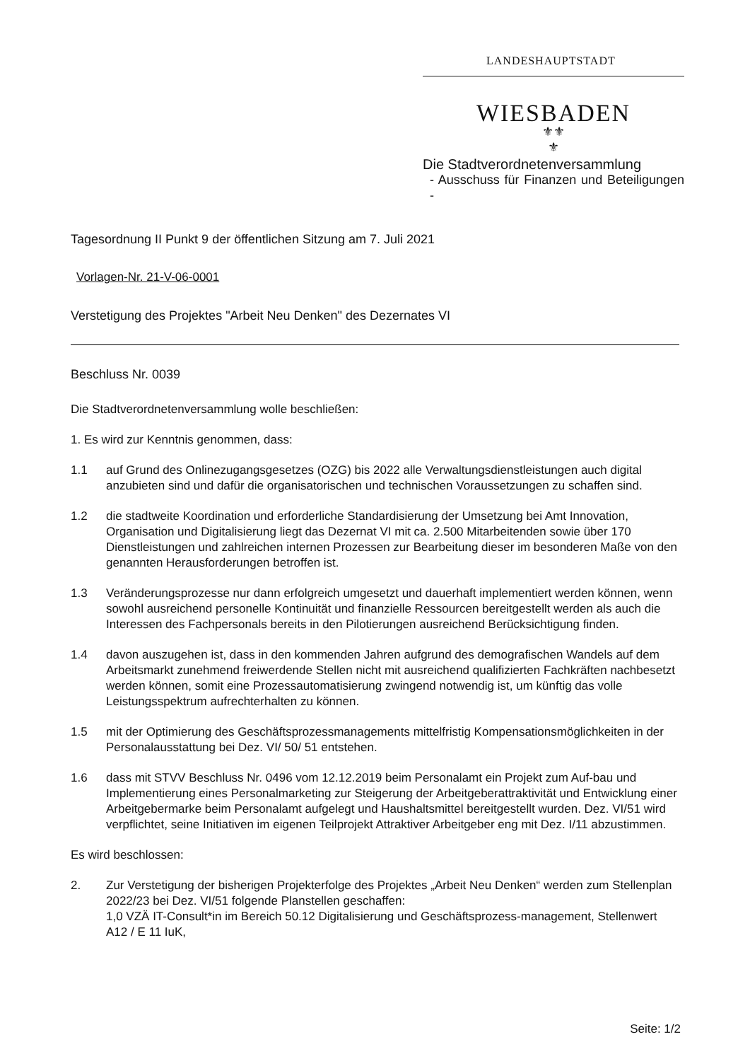LANDESHAUPTSTADT
WIESBADEN
⚜⚜
⚜
Die Stadtverordnetenversammlung
- Ausschuss für Finanzen und Beteiligungen -
Tagesordnung II Punkt 9 der öffentlichen Sitzung am 7. Juli 2021
Vorlagen-Nr. 21-V-06-0001
Verstetigung des Projektes "Arbeit Neu Denken" des Dezernates VI
Beschluss Nr. 0039
Die Stadtverordnetenversammlung wolle beschließen:
1. Es wird zur Kenntnis genommen, dass:
1.1 auf Grund des Onlinezugangsgesetzes (OZG) bis 2022 alle Verwaltungsdienstleistungen auch digital anzubieten sind und dafür die organisatorischen und technischen Voraussetzungen zu schaffen sind.
1.2 die stadtweite Koordination und erforderliche Standardisierung der Umsetzung bei Amt Innovation, Organisation und Digitalisierung liegt das Dezernat VI mit ca. 2.500 Mitarbeitenden sowie über 170 Dienstleistungen und zahlreichen internen Prozessen zur Bearbeitung dieser im besonderen Maße von den genannten Herausforderungen betroffen ist.
1.3 Veränderungsprozesse nur dann erfolgreich umgesetzt und dauerhaft implementiert werden können, wenn sowohl ausreichend personelle Kontinuität und finanzielle Ressourcen bereitgestellt werden als auch die Interessen des Fachpersonals bereits in den Pilotierungen ausreichend Berücksichtigung finden.
1.4 davon auszugehen ist, dass in den kommenden Jahren aufgrund des demografischen Wandels auf dem Arbeitsmarkt zunehmend freiwerdende Stellen nicht mit ausreichend qualifizierten Fachkräften nachbesetzt werden können, somit eine Prozessautomatisierung zwingend notwendig ist, um künftig das volle Leistungsspektrum aufrechterhalten zu können.
1.5 mit der Optimierung des Geschäftsprozessmanagements mittelfristig Kompensationsmöglichkeiten in der Personalausstattung bei Dez. VI/ 50/ 51 entstehen.
1.6 dass mit STVV Beschluss Nr. 0496 vom 12.12.2019 beim Personalamt ein Projekt zum Auf-bau und Implementierung eines Personalmarketing zur Steigerung der Arbeitgeberattraktivität und Entwicklung einer Arbeitgebermarke beim Personalamt aufgelegt und Haushaltsmittel bereitgestellt wurden. Dez. VI/51 wird verpflichtet, seine Initiativen im eigenen Teilprojekt Attraktiver Arbeitgeber eng mit Dez. I/11 abzustimmen.
Es wird beschlossen:
2. Zur Verstetigung der bisherigen Projekterfolge des Projektes „Arbeit Neu Denken“ werden zum Stellenplan 2022/23 bei Dez. VI/51 folgende Planstellen geschaffen:
1,0 VZÄ IT-Consult*in im Bereich 50.12 Digitalisierung und Geschäftsprozess-management, Stellenwert A12 / E 11 IuK,
Seite: 1/2